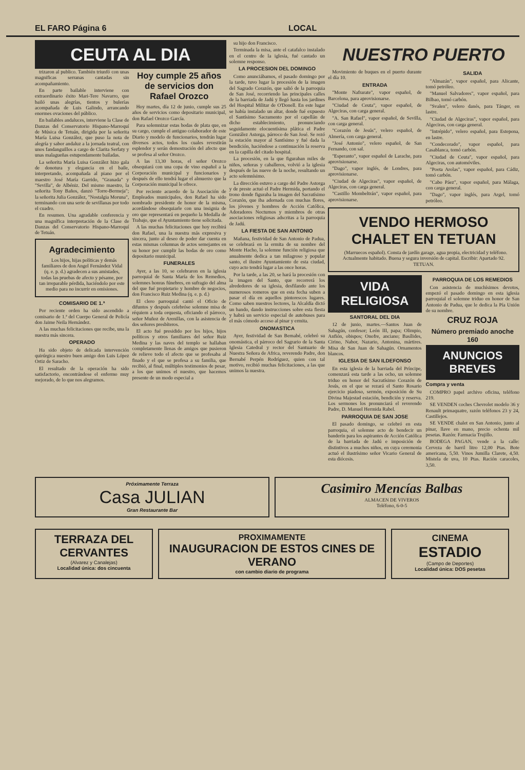EL FARO Página 6 LOCAL
CEUTA AL DIA
trizaron al publico. También triunfó con unas magnificas serranas cantadas sin acompañamiento.
En parte bailable interviene con extraordinario éxito Mari-Tere Navarro, que bailó unas alegrías, tientos y bulerías acompañada de Luis Galindo, arrancando enormes ovaciones del público.
En bailables andaluces, interviene la Clase de Danzas del Conservatorio Hispano-Marroquí de Música de Tetuán, dirigida por la señorita María Luisa González, que puso la nota de alegría y sabor andaluz a la jornada teatral, con unos fandanguillos a cargo de Clarita Serfaty y unas malagueñas estupendamente bailadas.
La señorita María Luisa González hizo gala de donotura y elegancia en el baile, interpretando, acompañada al piano por el maestro José María Garrido, "Granada" y "Sevilla", de Albéniz. Del mismo maestro, la señorita Tony Baños, danzó "Torre-Bermeja"; la señorita Julia González, "Nostalgia Moruna", terminando con una serie de sevillanas por todo el cuadro.
En resumen. Una agradable conferencia y una magnífica interpretación de la Clase de Danzas del Conservatorio Hispano-Marroquí de Tetuán.
Agradecimiento
Los hijos, hijas políticas y demás familiares de don Angel Fernández Vidal (q. e. p. d.) agradecen a sus amistades, todas las pruebas de afecto y pésame, por tan irreparable pérdida, haciéndolo por este medio para no incurrir en omisiones.
COMISARIO DE 1.ª
Por reciente orden ha sido ascendido a comisario de 1.ª del Cuerpo General de Policía don Jaime Neila Hernández.
A las muchas felicitaciones que recibe, una la nuestra más sincera.
OPERADO
Ha sido objeto de delicada intervención quirúrgica nuestro buen amigo don Luis López Ortiz de Saracho.
El resultado de la operación ha sido satisfactorio, encontrándose el enfermo muy mejorado, de lo que nos alegramos.
Hoy cumple 25 años de servicios don Rafael Orozco
Hoy martes, día 12 de junio, cumple sus 25 años de servicios como depositario municipal, don Rafael Orozco García.
Para solemnizar estas bodas de plata que, en su cargo, cumple el antiguo colaborador de este Diario y modelo de funcionarios, tendrán lugar diversos actos, todos los cuales revestirán esplendor y serán demostración del afecto que se profesa al señor Orozco.
A las 13,30 horas, el señor Orozco obsequiará con una copa de vino español a la Corporación municipal y funcionarios y después de ello tendrá lugar el almuerzo que la Corporación municipal le ofrece.
Por reciente acuerdo de la Asociación de Empleados municipales, don Rafael ha sido nombrado presidente de honor de la misma, acordándose obsequiarle con una insignia de oro que representará en pequeño la Medalla de Trabajo, que el Ayuntamiento tiene solicitada.
A las muchas felicitaciones que hoy recibirá don Rafael, una la nuestra más expresiva y sincera, junto al deseo de poder dar cuenta en estas mismas columnas de actos semejantes en su honor por cumplir las bodas de oro como depositario municipal.
FUNERALES
Ayer, a las 10, se celebraron en la iglesia parroquial de Santa María de los Remedios, solemnes honras fúnebres, en sufragio del alma del que fué propietario y hombre de negocios, don Francisco Ruiz Medina (q. e. p. d.)
El clero parroquial cantó el Oficio de difuntos y después celebróse solemne misa de réquiem a toda orquesta, oficiando el párroco, señor Muñoz de Arenillas, con la asistencia de dos señores presbíteros.
El acto fué presidido por los hijos, hijos políticos y otros familiares del señor Ruiz Medina y las naves del templo se hallaban completamente llenas de amigos que pusieron de relieve todo el afecto que se profesaba al finado y el que se profesa a su familia, que recibió, al final, múltiples testimonios de pesar, a los que unimos el nuestro, que hacemos presente de un modo especial a
su hijo don Francisco.
Terminada la misa, ante el catafalco instalado en el centro de la iglesia, fué cantado un solemne responso.
LA PROCESION DEL DOMINGO
Como anunciábamos, el pasado domingo por la tarde, tuvo lugar la procesión de la imagen del Sagrado Corazón, que salió de la parroquia de San José, recorriendo las principales calles de la barriada de Jadú y llegó hasta los jardines del Hospital Militar de O'Donell. En este lugar se había instalado un altar, donde fué expuesto el Santísimo Sacramento por el capellán de dicho establecimiento, pronunciando seguidamente elocuentísima plática el Padre González Astorga, párroco de San José. Se rezó la estación mayor al Santísimo y fué dada la bendición, haciéndose a continuación la reserva en la capilla del citado hospital.
La procesión, en la que figuraban miles de niños, señoras y caballeros, volvió a la iglesia después de las nueve de la noche, resultando un acto solemnísimo.
La dirección estuvo a cargo del Padre Astorga y de preste actuó el Padre Hermida, portando el trono donde figuraba la imagen del Sacratísimo Corazón, que iba adornada con muchas flores, los jóvenes y hombres de Acción Católica, Adoradores Nocturnos y miembros de otras asociaciones religiosas adscritas a la parroquia de Jadú.
LA FIESTA DE SAN ANTONIO
Mañana, festividad de San Antonio de Padua, se celebrará en la ermita de su nombre del Monte Hacho, la solemne función religiosa que anualmente dedica a tan milagroso y popular santo, el ilustre Ayuntamiento de esta ciudad, cuyo acto tendrá lugar a las once horas.
Por la tarde, a las 20, se hará la procesión con la imagen del Santo, que recorrerá los alrededores de su iglesia, desfilando ante los numerosos romeros que en esta fecha suben a pasar el día en aquellos pintorescos lugares. Como saben nuestros lectores, la Alcaldía dictó un bando, dando instrucciones sobre esta fiesta y habrá un servicio especial de autobuses para el más cómodo acceso al pinar y ermita.
ONOMASTICA
Ayer, festividad de San Bernabé, celebró su onomástica, el párroco del Sagrario de la Santa Iglesia Catedral y rector del Santuario de Nuestra Señora de Africa, reverendo Padre, don Bernabé Perpén Rodríguez, quien con tal motivo, recibió muchas felicitaciones, a las que unimos la nuestra.
NUESTRO PUERTO
Movimiento de buques en el puerto durante el día 10.
ENTRADA
"Monte Nafrarate", vapor español, de Barcelona, para aprovisionarse.
"Ciudad de Ceuta", vapor español, de Algeciras, con carga general.
"A. San Rafael", vapor español, de Sevilla, con carga general.
"Corazón de Jesús", velero español, de Almería, con carga general.
"José Antonio", velero español, de San Fernando, con sal.
"Esperanto", vapor español de Larache, para aprovisionarse.
"Dago", vapor inglés, de Londres, para aprovisionarse.
"Ciudad de Algeciras", vapor español, de Algeciras, con carga general.
"Castillo Mombeltrán", vapor español, para aprovisionarse.
SALIDA
"Almazán", vapor español, para Alicante, tomó petróleo.
"Manuel Salvadores", vapor español, para Bilbao, tomó carbón.
"Svalen", velero danés, para Tánger, en lastre.
"Ciudad de Algeciras", vapor español, para Algeciras, con carga general.
"Intrépido", velero español, para Estepona, en lastre.
"Condecorado", vapor español, para Casablanca, tomó carbón.
"Ciudad de Ceuta", vapor español, para Algeciras, con automóviles.
"Poeta Arolas", vapor español, para Cádiz, tomó carbón.
"Cabo Páez", vapor español, para Málaga, con carga general.
"Dago", vapor inglés, para Argel, tomó petróleo.
VENDO HERMOSO CHALET EN TETUAN
(Marruecos español). Consta de jardín garage, agua propia, electricidad y teléfono. Actualmente habitado. Buena y segura inversión de capital. Escribir: Apartado 92. TETUAN.
VIDA RELIGIOSA
SANTORAL DEL DIA
12 de junio, martes.—Santos Juan de Sahagún, confesor; León III, papa; Olimpio, Anfión, obispos; Onofre, anciano; Basílides, Cirino, Nabor, Nazario, Antonina, mártires. Misa de San Juan de Sahagún. Ornamentos blancos.
IGLESIA DE SAN ILDEFONSO
En esta iglesia de la barriada del Príncipe, comenzará esta tarde a las ocho, un solemne triduo en honor del Sacratísimo Corazón de Jesús, en el que se rezará el Santo Rosario ejercicio piadoso, sermón, exposición de Su Divina Majestad estación, bendición y reserva. Los sermones los pronunciará el reverendo Padre, D. Manuel Hermida Rabel.
PARROQUIA DE SAN JOSE
El pasado domingo, se celebró en esta parroquia, el solemne acto de bendecir un banderín para los aspirantes de Acción Católica de la barriada de Jadú e imposición de distintivos a muchos niños, en cuya ceremonia actuó el ilustrísimo señor Vicario General de esta diócesis.
PARROQUIA DE LOS REMEDIOS
Con asistencia de muchísimos devotos, empezó el pasado domingo en esta iglesia parroquial el solemne triduo en honor de San Antonio de Padua, que le dedica la Pía Unión de su nombre.
CRUZ ROJA
Número premiado anoche 160
ANUNCIOS BREVES
Compra y venta
COMPRO papel archivo oficina, teléfono 219.
SE VENDEN coches Chevrolet modelo 36 y Renault primaquatre, razón teléfonos 23 y 24, Castillejos.
SE VENDE chalet en San Antonio, junto al pinar, llave en mano, precio ochenta mil pesetas. Razón: Farmacia Trujillo.
BODEGA PAGAN, vende a la calle: Cerveza de barril litro 12,00 Ptas. Bote americana, 5,50. Vinos Jumilla Clarete, 4,50. Mistela de uva, 10 Ptas. Ración caracoles, 3,50.
Próximamente Terraza
Casa JULIAN
Gran Restaurante Bar
Casimiro Mencías Balbas
ALMACEN DE VIVEROS
Teléfono, 6-0-5
TERRAZA DEL CERVANTES
(Alvarez y Canalejas)
Localidad única: dos cincuenta
PROXIMAMENTE
INAUGURACION DE ESTOS CINES DE VERANO
con cambio diario de programa
CINEMA
ESTADIO
(Campo de Deportes)
Localidad única: DOS pesetas